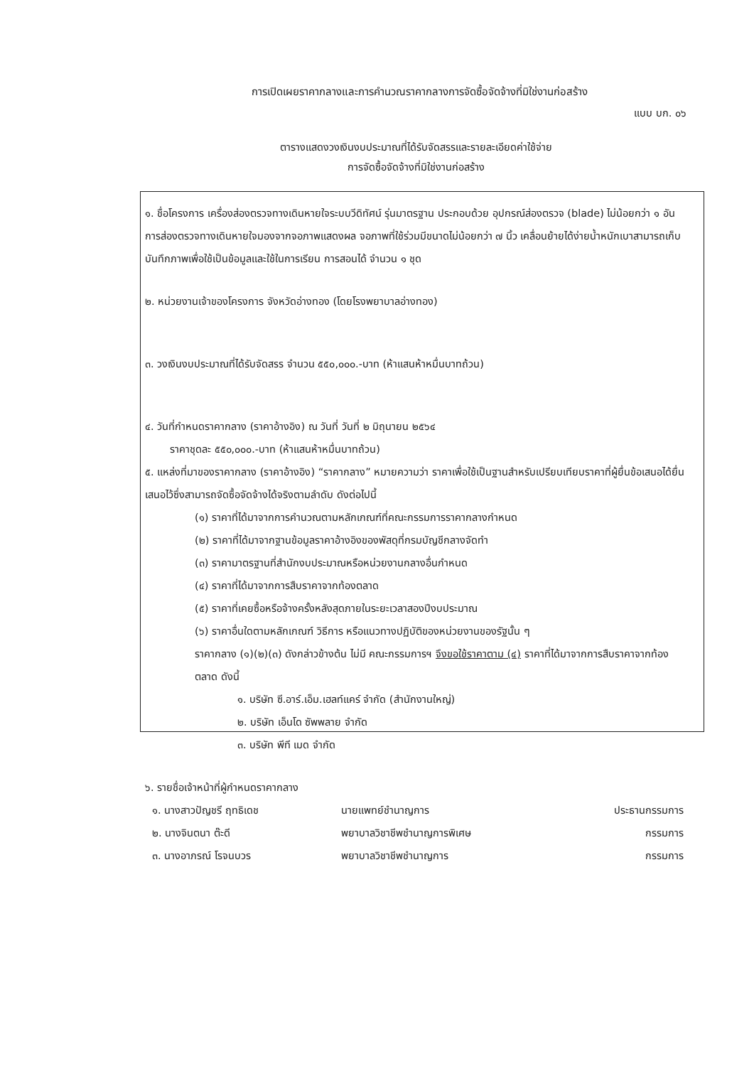การเปิดเผยราคากลางและการคำนวณราคากลางการจัดซื้อจัดจ้างที่มิใช่งานก่อสร้าง
แบบ บก. ๐๖
ตารางแสดงวงเงินงบประมาณที่ได้รับจัดสรรและรายละเอียดค่าใช้จ่าย
การจัดซื้อจัดจ้างที่มิใช่งานก่อสร้าง
๑. ชื่อโครงการ เครื่องส่องตรวจทางเดินหายใจระบบวีดิทัศน์ รุ่นมาตรฐาน ประกอบด้วย อุปกรณ์ส่องตรวจ (blade) ไม่น้อยกว่า ๑ อัน การส่องตรวจทางเดินหายใจมองจากจอภาพแสดงผล จอภาพที่ใช้ร่วมมีขนาดไม่น้อยกว่า ๗ นิ้ว เคลื่อนย้ายได้ง่ายน้ำหนักเบาสามารถเก็บบันทึกภาพเพื่อใช้เป็นข้อมูลและใช้ในการเรียน การสอนได้ จำนวน ๑ ชุด
๒. หน่วยงานเจ้าของโครงการ จังหวัดอ่างทอง (โดยโรงพยาบาลอ่างทอง)
๓. วงเงินงบประมาณที่ได้รับจัดสรร จำนวน ๕๕๐,๐๐๐.-บาท (ห้าแสนห้าหมื่นบาทถ้วน)
๔. วันที่กำหนดราคากลาง (ราคาอ้างอิง) ณ วันที่ วันที่ ๒ มิถุนายน ๒๕๖๔
ราคาชุดละ ๕๕๐,๐๐๐.-บาท (ห้าแสนห้าหมื่นบาทถ้วน)
๕. แหล่งที่มาของราคากลาง (ราคาอ้างอิง) “ราคากลาง” หมายความว่า ราคาเพื่อใช้เป็นฐานสำหรับเปรียบเทียบราคาที่ผู้ยื่นข้อเสนอได้ยื่นเสนอไว้ซึ่งสามารถจัดซื้อจัดจ้างได้จริงตามลำดับ ดังต่อไปนี้
(๑) ราคาที่ได้มาจากการคำนวณตามหลักเกณฑ์ที่คณะกรรมการราคากลางกำหนด
(๒) ราคาที่ได้มาจากฐานข้อมูลราคาอ้างอิงของพัสดุที่กรมบัญชีกลางจัดทำ
(๓) ราคามาตรฐานที่สำนักงบประมาณหรือหน่วยงานกลางอื่นกำหนด
(๔) ราคาที่ได้มาจากการสืบราคาจากท้องตลาด
(๕) ราคาที่เคยซื้อหรือจ้างครั้งหลังสุดภายในระยะเวลาสองปีงบประมาณ
(๖) ราคาอื่นใดตามหลักเกณฑ์ วิธีการ หรือแนวทางปฏิบัติของหน่วยงานของรัฐนั้น ๆ
ราคากลาง (๑)(๒)(๓) ดังกล่าวข้างต้น ไม่มี คณะกรรมการฯ จึงขอใช้ราคาตาม (๔) ราคาที่ได้มาจากการสืบราคาจากท้องตลาด ดังนี้
๑. บริษัท ซี.อาร์.เอ็ม.เฮลท์แคร์ จำกัด (สำนักงานใหญ่)
๒. บริษัท เอ็นโด ซัพพลาย จำกัด
๓. บริษัท พีที เมด จำกัด
๖. รายชื่อเจ้าหน้าที่ผู้กำหนดราคากลาง
| ๑. นางสาวปัญชรี ฤทธิเดช | นายแพทย์ชำนาญการ | ประธานกรรมการ |
| ๒. นางจินตนา ต๊ะดี | พยาบาลวิชาชีพชำนาญการพิเศษ | กรรมการ |
| ๓. นางอาภรณ์ โรจนบวร | พยาบาลวิชาชีพชำนาญการ | กรรมการ |